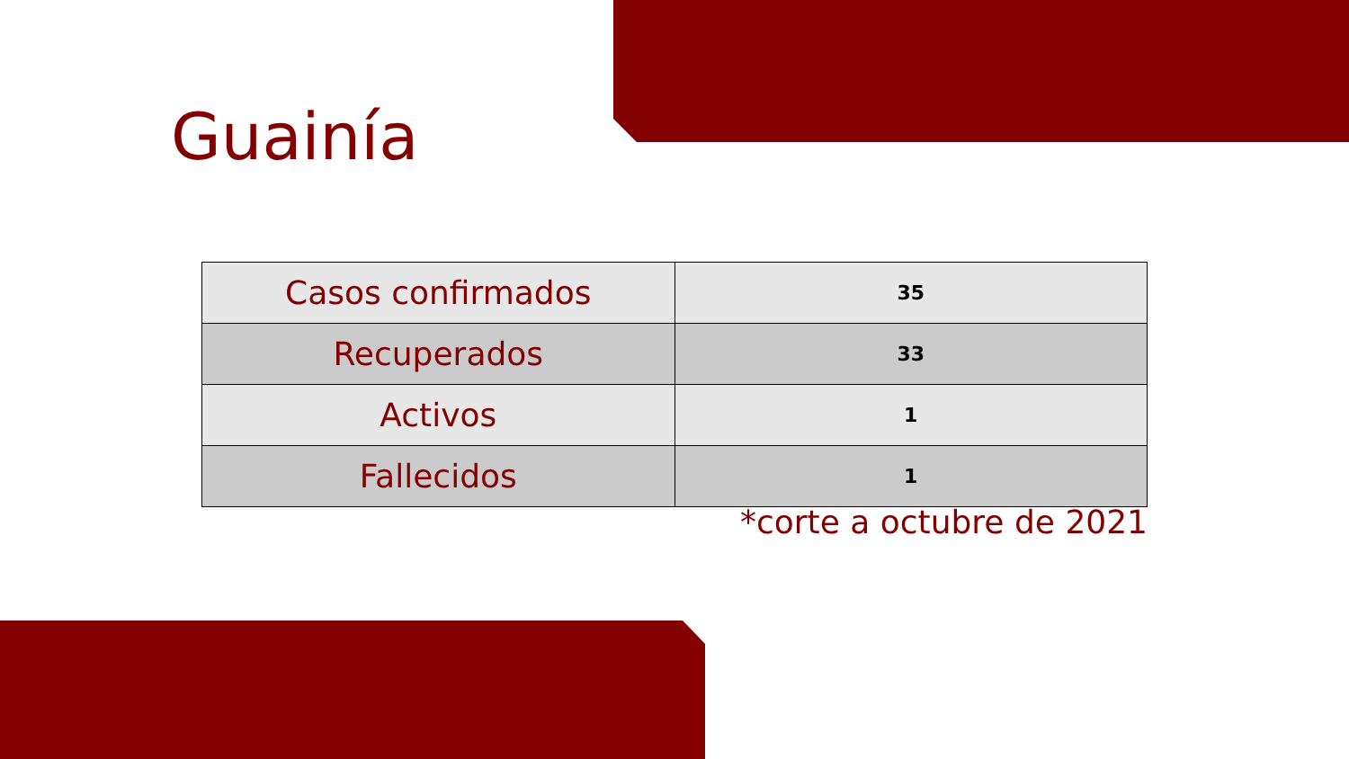Guainía
| Casos confirmados | 35 |
| Recuperados | 33 |
| Activos | 1 |
| Fallecidos | 1 |
*corte a octubre de 2021